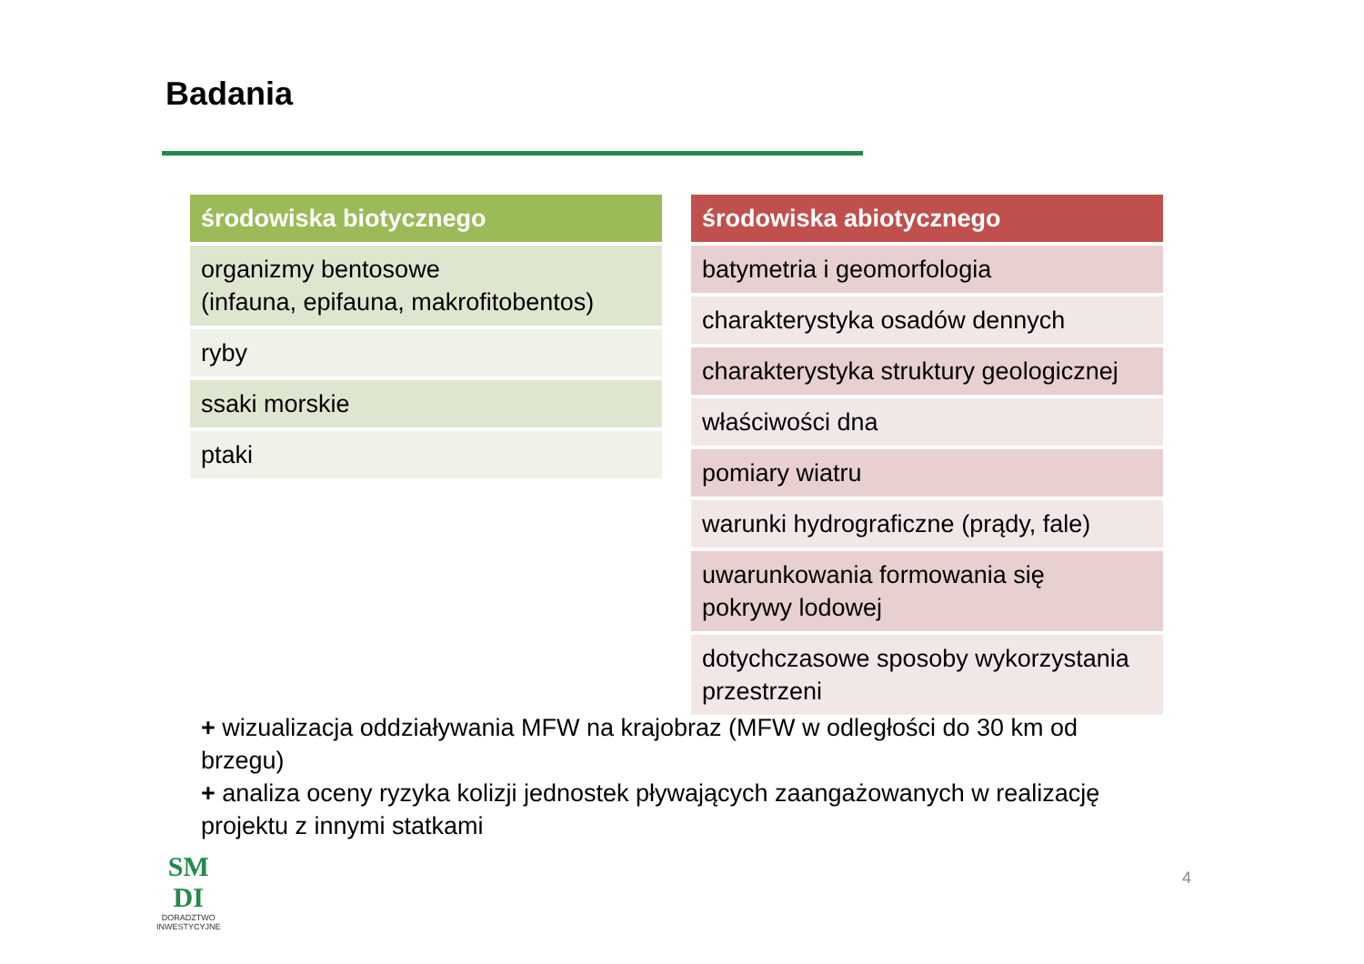Badania
| środowiska biotycznego |
| --- |
| organizmy bentosowe (infauna, epifauna, makrofitobentos) |
| ryby |
| ssaki morskie |
| ptaki |
| środowiska abiotycznego |
| --- |
| batymetria i geomorfologia |
| charakterystyka osadów dennych |
| charakterystyka struktury geologicznej |
| właściwości dna |
| pomiary wiatru |
| warunki hydrograficzne (prądy, fale) |
| uwarunkowania formowania się pokrywy lodowej |
| dotychczasowe sposoby wykorzystania przestrzeni |
+ wizualizacja oddziaływania MFW na krajobraz (MFW w odległości do 30 km od brzegu)
+ analiza oceny ryzyka kolizji jednostek pływających zaangażowanych w realizację projektu z innymi statkami
SM
DI
DORADZTWO
INWESTYCYJNE
4